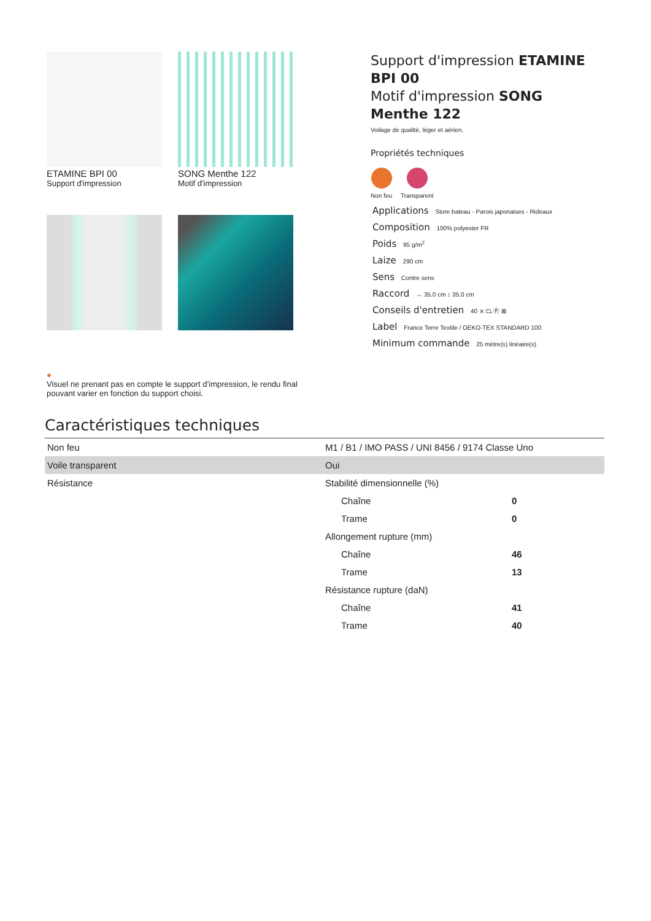ETAMINE BPI 00
Support d'impression
SONG Menthe 122
Motif d'impression
Support d'impression ETAMINE BPI 00
Motif d'impression SONG Menthe 122
Voilage de qualité, léger et aérien.
Propriétés techniques
Non feu Transparent
Applications Store bateau - Parois japonaises - Rideaux
Composition 100% polyester FR
Poids 95 g/m<sup>2</sup>
Laize 290 cm
Sens Contre sens
Raccord ↔ 35.0 cm ↕ 35.0 cm
Conseils d'entretien 40 ⨯ ⏢ Ⓟ ⊠
Label France Terre Textile / OEKO-TEX STANDARD 100
Minimum commande 25 mètre(s) linéaire(s)
●
Visuel ne prenant pas en compte le support d’impression, le rendu final pouvant varier en fonction du support choisi.
Caractéristiques techniques
| Non feu | M1 / B1 / IMO PASS / UNI 8456 / 9174 Classe Uno | |
| Voile transparent | Oui | |
| Résistance | Stabilité dimensionnelle (%) | |
| | Chaîne | 0 |
| | Trame | 0 |
| | Allongement rupture (mm) | |
| | Chaîne | 46 |
| | Trame | 13 |
| | Résistance rupture (daN) | |
| | Chaîne | 41 |
| | Trame | 40 |